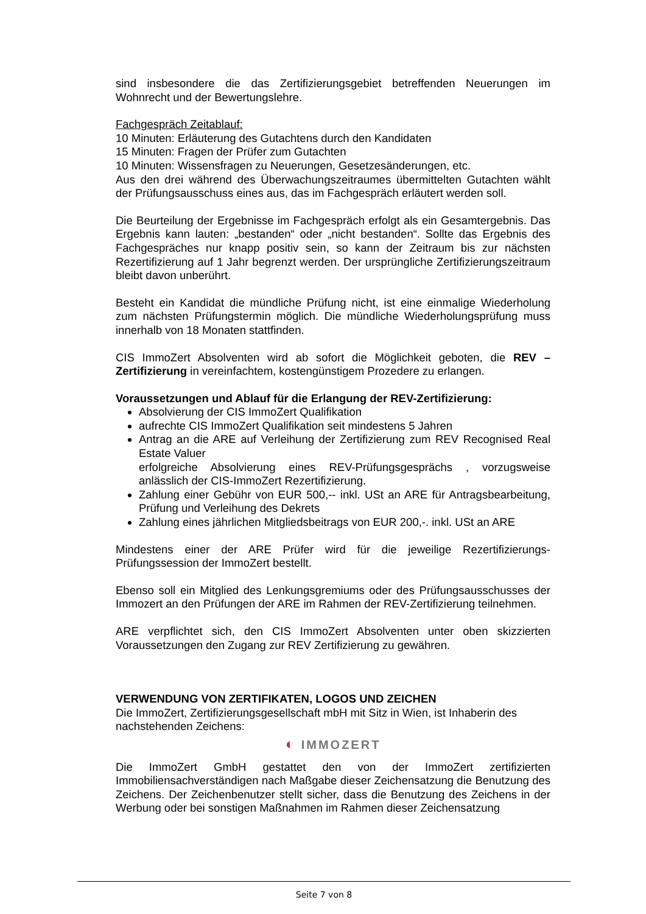sind insbesondere die das Zertifizierungsgebiet betreffenden Neuerungen im Wohnrecht und der Bewertungslehre.
Fachgespräch Zeitablauf:
10 Minuten: Erläuterung des Gutachtens durch den Kandidaten
15 Minuten: Fragen der Prüfer zum Gutachten
10 Minuten: Wissensfragen zu Neuerungen, Gesetzesänderungen, etc.
Aus den drei während des Überwachungszeitraumes übermittelten Gutachten wählt der Prüfungsausschuss eines aus, das im Fachgespräch erläutert werden soll.
Die Beurteilung der Ergebnisse im Fachgespräch erfolgt als ein Gesamtergebnis. Das Ergebnis kann lauten: „bestanden“ oder „nicht bestanden“. Sollte das Ergebnis des Fachgespräches nur knapp positiv sein, so kann der Zeitraum bis zur nächsten Rezertifizierung auf 1 Jahr begrenzt werden. Der ursprüngliche Zertifizierungszeitraum bleibt davon unberührt.
Besteht ein Kandidat die mündliche Prüfung nicht, ist eine einmalige Wiederholung zum nächsten Prüfungstermin möglich. Die mündliche Wiederholungsprüfung muss innerhalb von 18 Monaten stattfinden.
CIS ImmoZert Absolventen wird ab sofort die Möglichkeit geboten, die REV – Zertifizierung in vereinfachtem, kostengünstigem Prozedere zu erlangen.
Voraussetzungen und Ablauf für die Erlangung der REV-Zertifizierung:
Absolvierung der CIS ImmoZert Qualifikation
aufrechte CIS ImmoZert Qualifikation seit mindestens 5 Jahren
Antrag an die ARE auf Verleihung der Zertifizierung zum REV Recognised Real Estate Valuer
erfolgreiche Absolvierung eines REV-Prüfungsgesprächs , vorzugsweise anlässlich der CIS-ImmoZert Rezertifizierung.
Zahlung einer Gebühr von EUR 500,-- inkl. USt an ARE für Antragsbearbeitung, Prüfung und Verleihung des Dekrets
Zahlung eines jährlichen Mitgliedsbeitrags von EUR 200,-. inkl. USt an ARE
Mindestens einer der ARE Prüfer wird für die jeweilige Rezertifizierungs-Prüfungssession der ImmoZert bestellt.
Ebenso soll ein Mitglied des Lenkungsgremiums oder des Prüfungsausschusses der Immozert an den Prüfungen der ARE im Rahmen der REV-Zertifizierung teilnehmen.
ARE verpflichtet sich, den CIS ImmoZert Absolventen unter oben skizzierten Voraussetzungen den Zugang zur REV Zertifizierung zu gewähren.
VERWENDUNG VON ZERTIFIKATEN, LOGOS UND ZEICHEN
Die ImmoZert, Zertifizierungsgesellschaft mbH mit Sitz in Wien, ist Inhaberin des nachstehenden Zeichens:
◐ IMMOZERT
Die ImmoZert GmbH gestattet den von der ImmoZert zertifizierten Immobiliensachverständigen nach Maßgabe dieser Zeichensatzung die Benutzung des Zeichens. Der Zeichenbenutzer stellt sicher, dass die Benutzung des Zeichens in der Werbung oder bei sonstigen Maßnahmen im Rahmen dieser Zeichensatzung
Seite 7 von 8